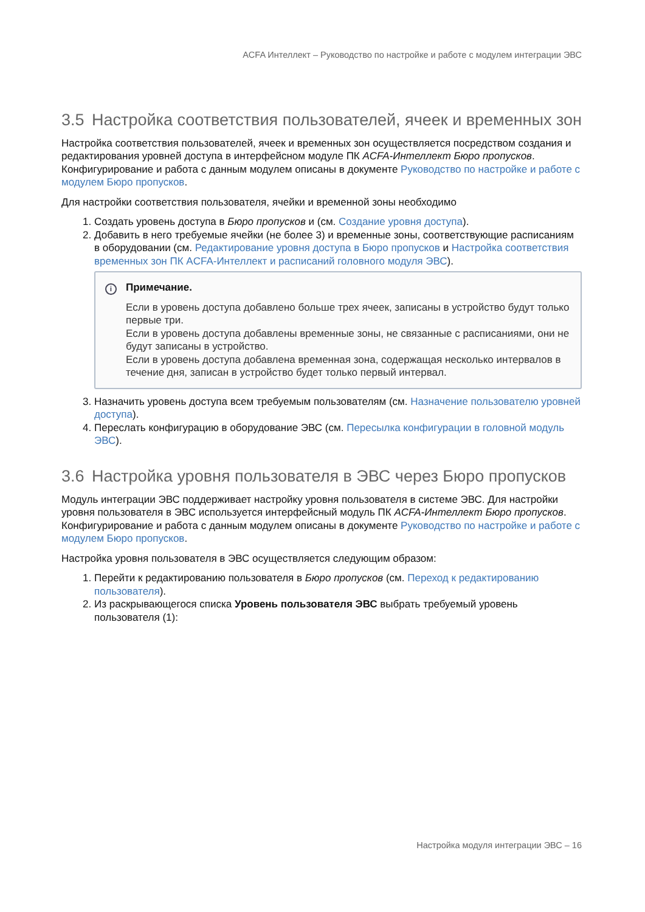ACFA Интеллект – Руководство по настройке и работе с модулем интеграции ЭВС
3.5 Настройка соответствия пользователей, ячеек и временных зон
Настройка соответствия пользователей, ячеек и временных зон осуществляется посредством создания и редактирования уровней доступа в интерфейсном модуле ПК ACFA-Интеллект Бюро пропусков. Конфигурирование и работа с данным модулем описаны в документе Руководство по настройке и работе с модулем Бюро пропусков.
Для настройки соответствия пользователя, ячейки и временной зоны необходимо
1. Создать уровень доступа в Бюро пропусков и (см. Создание уровня доступа).
2. Добавить в него требуемые ячейки (не более 3) и временные зоны, соответствующие расписаниям в оборудовании (см. Редактирование уровня доступа в Бюро пропусков и Настройка соответствия временных зон ПК ACFA-Интеллект и расписаний головного модуля ЭВС).
i Примечание.
Если в уровень доступа добавлено больше трех ячеек, записаны в устройство будут только первые три.
Если в уровень доступа добавлены временные зоны, не связанные с расписаниями, они не будут записаны в устройство.
Если в уровень доступа добавлена временная зона, содержащая несколько интервалов в течение дня, записан в устройство будет только первый интервал.
3. Назначить уровень доступа всем требуемым пользователям (см. Назначение пользователю уровней доступа).
4. Переслать конфигурацию в оборудование ЭВС (см. Пересылка конфигурации в головной модуль ЭВС).
3.6 Настройка уровня пользователя в ЭВС через Бюро пропусков
Модуль интеграции ЭВС поддерживает настройку уровня пользователя в системе ЭВС. Для настройки уровня пользователя в ЭВС используется интерфейсный модуль ПК ACFA-Интеллект Бюро пропусков. Конфигурирование и работа с данным модулем описаны в документе Руководство по настройке и работе с модулем Бюро пропусков.
Настройка уровня пользователя в ЭВС осуществляется следующим образом:
1. Перейти к редактированию пользователя в Бюро пропусков (см. Переход к редактированию пользователя).
2. Из раскрывающегося списка Уровень пользователя ЭВС выбрать требуемый уровень пользователя (1):
Настройка модуля интеграции ЭВС – 16